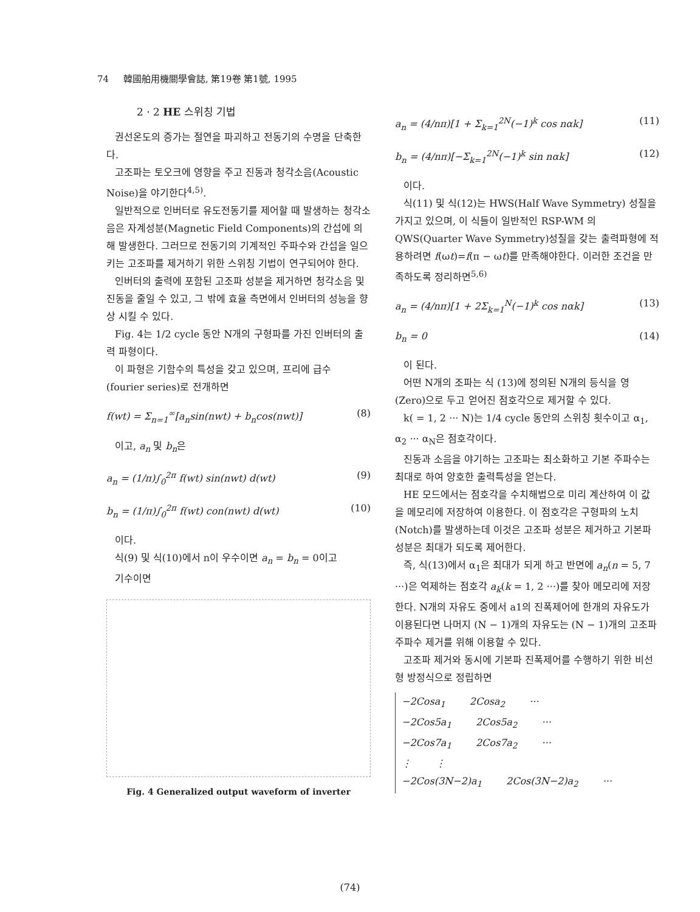74 韓國舶用機關學會誌, 第19卷 第1號, 1995
2 · 2 HE 스위칭 기법
권선온도의 증가는 절연을 파괴하고 전동기의 수명을 단축한다.
고조파는 토오크에 영향을 주고 진동과 청각소음(Acoustic Noise)을 야기한다<sup>4,5)</sup>.
일반적으로 인버터로 유도전동기를 제어할 때 발생하는 청각소음은 자계성분(Magnetic Field Components)의 간섭에 의해 발생한다. 그러므로 전동기의 기계적인 주파수와 간섭을 일으키는 고조파를 제거하기 위한 스위칭 기법이 연구되어야 한다.
인버터의 출력에 포함된 고조파 성분을 제거하면 청각소음 및 진동을 줄일 수 있고, 그 밖에 효율 측면에서 인버터의 성능을 향상 시킬 수 있다.
Fig. 4는 1/2 cycle 동안 N개의 구형파를 가진 인버터의 출력 파형이다.
이 파형은 기함수의 특성을 갖고 있으며, 프리에 급수 (fourier series)로 전개하면
f(wt) = Σ<sub>n=1</sub><sup>∞</sup>[a<sub>n</sub>sin(nwt) + b<sub>n</sub>cos(nwt)] (8)
이고, a<sub>n</sub> 및 b<sub>n</sub>은
a<sub>n</sub> = (1/π)∫<sub>0</sub><sup>2π</sup> f(wt) sin(nwt) d(wt) (9)
b<sub>n</sub> = (1/π)∫<sub>0</sub><sup>2π</sup> f(wt) con(nwt) d(wt) (10)
이다.
식(9) 및 식(10)에서 n이 우수이면 a<sub>n</sub> = b<sub>n</sub> = 0이고
기수이면
Fig. 4 Generalized output waveform of inverter
a<sub>n</sub> = (4/nπ)[1 + Σ<sub>k=1</sub><sup>2N</sup>(−1)<sup>k</sup> cos nαk] (11)
b<sub>n</sub> = (4/nπ)[−Σ<sub>k=1</sub><sup>2N</sup>(−1)<sup>k</sup> sin nαk] (12)
이다.
식(11) 및 식(12)는 HWS(Half Wave Symmetry) 성질을 가지고 있으며, 이 식들이 일반적인 RSP-WM 의 QWS(Quarter Wave Symmetry)성질을 갖는 출력파형에 적용하려면 f(ωt)=f(π − ωt)를 만족해야한다. 이러한 조건을 만족하도록 정리하면<sup>5,6)</sup>
a<sub>n</sub> = (4/nπ)[1 + 2Σ<sub>k=1</sub><sup>N</sup>(−1)<sup>k</sup> cos nαk] (13)
b<sub>n</sub> = 0 (14)
이 된다.
어떤 N개의 조파는 식 (13)에 정의된 N개의 등식을 영(Zero)으로 두고 얻어진 점호각으로 제거할 수 있다.
k( = 1, 2 ··· N)는 1/4 cycle 동안의 스위칭 횟수이고 α<sub>1</sub>, α<sub>2</sub> ··· α<sub>N</sub>은 점호각이다.
진동과 소음을 야기하는 고조파는 최소화하고 기본 주파수는 최대로 하여 양호한 출력특성을 얻는다.
HE 모드에서는 점호각을 수치해법으로 미리 계산하여 이 값을 메모리에 저장하여 이용한다. 이 점호각은 구형파의 노치(Notch)를 발생하는데 이것은 고조파 성분은 제거하고 기본파 성분은 최대가 되도록 제어한다.
즉, 식(13)에서 α<sub>1</sub>은 최대가 되게 하고 반면에 a<sub>n</sub>(n = 5, 7 ···)은 억제하는 점호각 a<sub>k</sub>(k = 1, 2 ···)를 찾아 메모리에 저장한다. N개의 자유도 중에서 a1의 진폭제어에 한개의 자유도가 이용된다면 나머지 (N − 1)개의 자유도는 (N − 1)개의 고조파 주파수 제거를 위해 이용할 수 있다.
고조파 제거와 동시에 기본파 진폭제어를 수행하기 위한 비선형 방정식으로 정립하면
−2Cosa<sub>1</sub> 2Cosa<sub>2</sub> ···
−2Cos5a<sub>1</sub> 2Cos5a<sub>2</sub> ···
−2Cos7a<sub>1</sub> 2Cos7a<sub>2</sub> ···
⋮ ⋮
−2Cos(3N−2)a<sub>1</sub> 2Cos(3N−2)a<sub>2</sub> ···
(74)